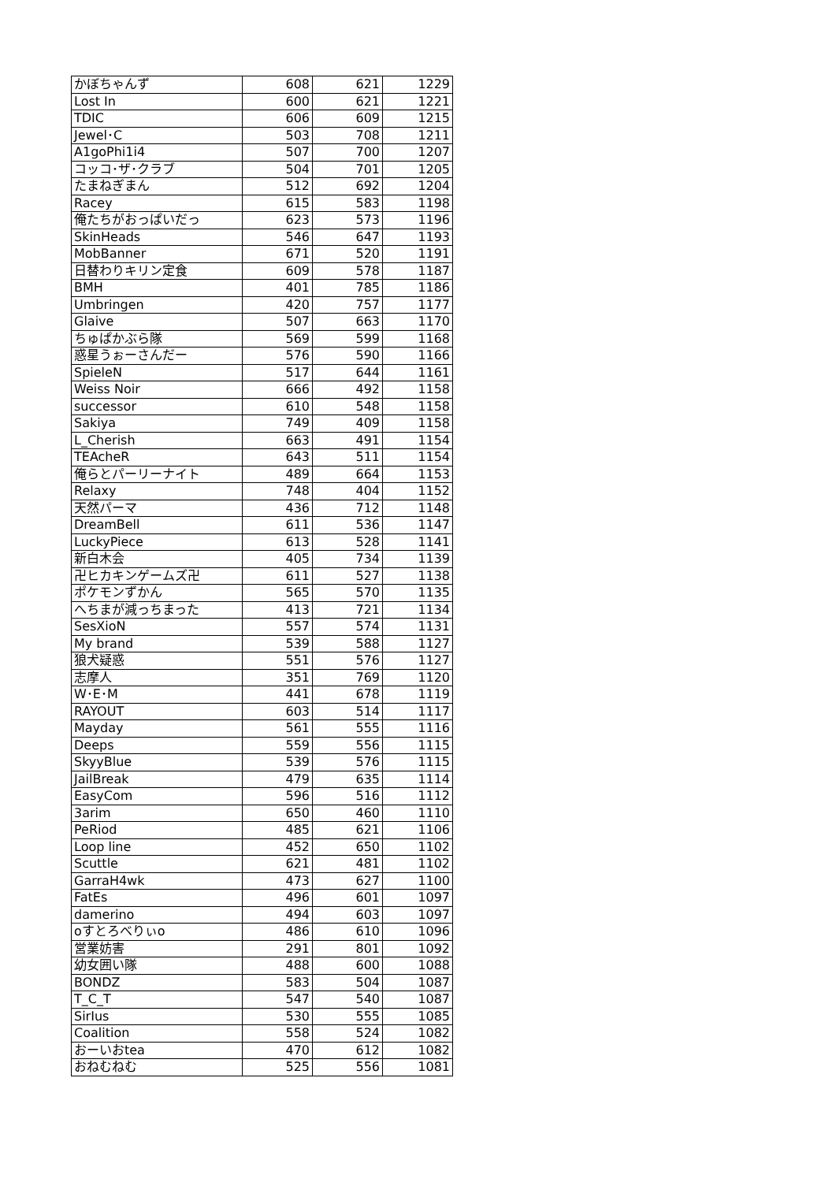| かぼちゃんず | 608 | 621 | 1229 |
| Lost In | 600 | 621 | 1221 |
| TDIC | 606 | 609 | 1215 |
| Jewel･C | 503 | 708 | 1211 |
| A1goPhi1i4 | 507 | 700 | 1207 |
| コッコ･ザ･クラブ | 504 | 701 | 1205 |
| たまねぎまん | 512 | 692 | 1204 |
| Racey | 615 | 583 | 1198 |
| 俺たちがおっぱいだっ | 623 | 573 | 1196 |
| SkinHeads | 546 | 647 | 1193 |
| MobBanner | 671 | 520 | 1191 |
| 日替わりキリン定食 | 609 | 578 | 1187 |
| BMH | 401 | 785 | 1186 |
| Umbringen | 420 | 757 | 1177 |
| Glaive | 507 | 663 | 1170 |
| ちゅぱかぶら隊 | 569 | 599 | 1168 |
| 惑星うぉーさんだー | 576 | 590 | 1166 |
| SpieleN | 517 | 644 | 1161 |
| Weiss Noir | 666 | 492 | 1158 |
| successor | 610 | 548 | 1158 |
| Sakiya | 749 | 409 | 1158 |
| L_Cherish | 663 | 491 | 1154 |
| TEAcheR | 643 | 511 | 1154 |
| 俺らとパーリーナイト | 489 | 664 | 1153 |
| Relaxy | 748 | 404 | 1152 |
| 天然パーマ | 436 | 712 | 1148 |
| DreamBell | 611 | 536 | 1147 |
| LuckyPiece | 613 | 528 | 1141 |
| 新白木会 | 405 | 734 | 1139 |
| 卍ヒカキンゲームズ卍 | 611 | 527 | 1138 |
| ポケモンずかん | 565 | 570 | 1135 |
| へちまが減っちまった | 413 | 721 | 1134 |
| SesXioN | 557 | 574 | 1131 |
| My brand | 539 | 588 | 1127 |
| 狼犬疑惑 | 551 | 576 | 1127 |
| 志摩人 | 351 | 769 | 1120 |
| W･E･M | 441 | 678 | 1119 |
| RAYOUT | 603 | 514 | 1117 |
| Mayday | 561 | 555 | 1116 |
| Deeps | 559 | 556 | 1115 |
| SkyyBlue | 539 | 576 | 1115 |
| JailBreak | 479 | 635 | 1114 |
| EasyCom | 596 | 516 | 1112 |
| 3arim | 650 | 460 | 1110 |
| PeRiod | 485 | 621 | 1106 |
| Loop line | 452 | 650 | 1102 |
| Scuttle | 621 | 481 | 1102 |
| GarraH4wk | 473 | 627 | 1100 |
| FatEs | 496 | 601 | 1097 |
| damerino | 494 | 603 | 1097 |
| oすとろべりぃo | 486 | 610 | 1096 |
| 営業妨害 | 291 | 801 | 1092 |
| 幼女囲い隊 | 488 | 600 | 1088 |
| BONDZ | 583 | 504 | 1087 |
| T_C_T | 547 | 540 | 1087 |
| SirIus | 530 | 555 | 1085 |
| Coalition | 558 | 524 | 1082 |
| おーいおtea | 470 | 612 | 1082 |
| おねむねむ | 525 | 556 | 1081 |